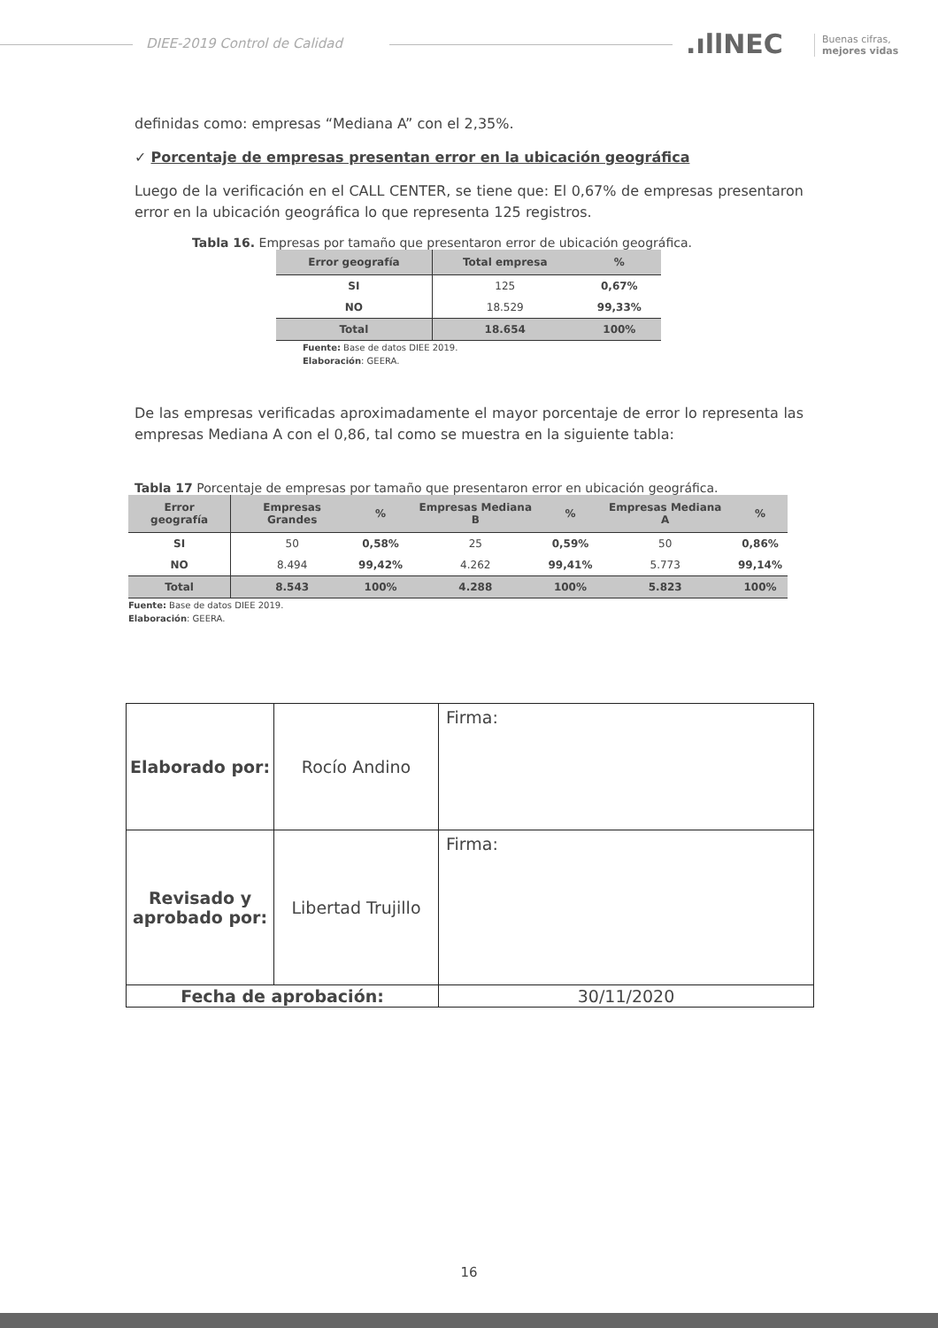DIEE-2019 Control de Calidad .ıllNEC
Buenas cifras,
mejores vidas
definidas como: empresas “Mediana A” con el 2,35%.
✓ Porcentaje de empresas presentan error en la ubicación geográfica
Luego de la verificación en el CALL CENTER, se tiene que: El 0,67% de empresas presentaron error en la ubicación geográfica lo que representa 125 registros.
Tabla 16. Empresas por tamaño que presentaron error de ubicación geográfica.
| Error geografía | Total empresa | % |
| --- | --- | --- |
| SI | 125 | 0,67% |
| NO | 18.529 | 99,33% |
| Total | 18.654 | 100% |
Fuente: Base de datos DIEE 2019.
Elaboración: GEERA.
De las empresas verificadas aproximadamente el mayor porcentaje de error lo representa las empresas Mediana A con el 0,86, tal como se muestra en la siguiente tabla:
Tabla 17 Porcentaje de empresas por tamaño que presentaron error en ubicación geográfica.
| Error geografía | Empresas Grandes | % | Empresas Mediana B | % | Empresas Mediana A | % |
| --- | --- | --- | --- | --- | --- | --- |
| SI | 50 | 0,58% | 25 | 0,59% | 50 | 0,86% |
| NO | 8.494 | 99,42% | 4.262 | 99,41% | 5.773 | 99,14% |
| Total | 8.543 | 100% | 4.288 | 100% | 5.823 | 100% |
Fuente: Base de datos DIEE 2019.
Elaboración: GEERA.
| Elaborado por: | Rocío Andino | Firma: |
| Revisado y aprobado por: | Libertad Trujillo | Firma: |
| Fecha de aprobación: | | 30/11/2020 |
16